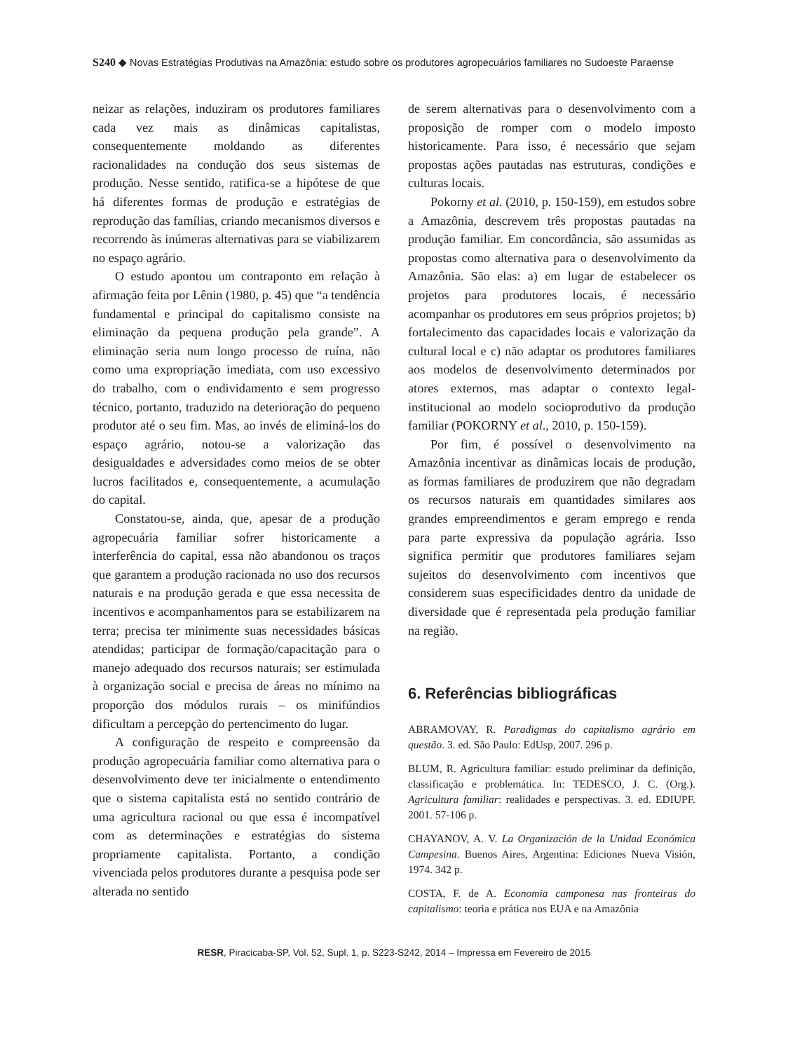S240 ◆ Novas Estratégias Produtivas na Amazônia: estudo sobre os produtores agropecuários familiares no Sudoeste Paraense
neizar as relações, induziram os produtores familiares cada vez mais as dinâmicas capitalistas, consequentemente moldando as diferentes racionalidades na condução dos seus sistemas de produção. Nesse sentido, ratifica-se a hipótese de que há diferentes formas de produção e estratégias de reprodução das famílias, criando mecanismos diversos e recorrendo às inúmeras alternativas para se viabilizarem no espaço agrário.
O estudo apontou um contraponto em relação à afirmação feita por Lênin (1980, p. 45) que “a tendência fundamental e principal do capitalismo consiste na eliminação da pequena produção pela grande”. A eliminação seria num longo processo de ruína, não como uma expropriação imediata, com uso excessivo do trabalho, com o endividamento e sem progresso técnico, portanto, traduzido na deterioração do pequeno produtor até o seu fim. Mas, ao invés de eliminá-los do espaço agrário, notou-se a valorização das desigualdades e adversidades como meios de se obter lucros facilitados e, consequentemente, a acumulação do capital.
Constatou-se, ainda, que, apesar de a produção agropecuária familiar sofrer historicamente a interferência do capital, essa não abandonou os traços que garantem a produção racionada no uso dos recursos naturais e na produção gerada e que essa necessita de incentivos e acompanhamentos para se estabilizarem na terra; precisa ter minimente suas necessidades básicas atendidas; participar de formação/capacitação para o manejo adequado dos recursos naturais; ser estimulada à organização social e precisa de áreas no mínimo na proporção dos módulos rurais – os minifúndios dificultam a percepção do pertencimento do lugar.
A configuração de respeito e compreensão da produção agropecuária familiar como alternativa para o desenvolvimento deve ter inicialmente o entendimento que o sistema capitalista está no sentido contrário de uma agricultura racional ou que essa é incompatível com as determinações e estratégias do sistema propriamente capitalista. Portanto, a condição vivenciada pelos produtores durante a pesquisa pode ser alterada no sentido
de serem alternativas para o desenvolvimento com a proposição de romper com o modelo imposto historicamente. Para isso, é necessário que sejam propostas ações pautadas nas estruturas, condições e culturas locais.
Pokorny et al. (2010, p. 150-159), em estudos sobre a Amazônia, descrevem três propostas pautadas na produção familiar. Em concordância, são assumidas as propostas como alternativa para o desenvolvimento da Amazônia. São elas: a) em lugar de estabelecer os projetos para produtores locais, é necessário acompanhar os produtores em seus próprios projetos; b) fortalecimento das capacidades locais e valorização da cultural local e c) não adaptar os produtores familiares aos modelos de desenvolvimento determinados por atores externos, mas adaptar o contexto legal-institucional ao modelo socioprodutivo da produção familiar (POKORNY et al., 2010, p. 150-159).
Por fim, é possível o desenvolvimento na Amazônia incentivar as dinâmicas locais de produção, as formas familiares de produzirem que não degradam os recursos naturais em quantidades similares aos grandes empreendimentos e geram emprego e renda para parte expressiva da população agrária. Isso significa permitir que produtores familiares sejam sujeitos do desenvolvimento com incentivos que considerem suas especificidades dentro da unidade de diversidade que é representada pela produção familiar na região.
6. Referências bibliográficas
ABRAMOVAY, R. Paradigmas do capitalismo agrário em questão. 3. ed. São Paulo: EdUsp, 2007. 296 p.
BLUM, R. Agricultura familiar: estudo preliminar da definição, classificação e problemática. In: TEDESCO, J. C. (Org.). Agricultura familiar: realidades e perspectivas. 3. ed. EDIUPF. 2001. 57-106 p.
CHAYANOV, A. V. La Organización de la Unidad Económica Campesina. Buenos Aires, Argentina: Ediciones Nueva Visión, 1974. 342 p.
COSTA, F. de A. Economia camponesa nas fronteiras do capitalismo: teoria e prática nos EUA e na Amazônia
RESR, Piracicaba-SP, Vol. 52, Supl. 1, p. S223-S242, 2014 – Impressa em Fevereiro de 2015